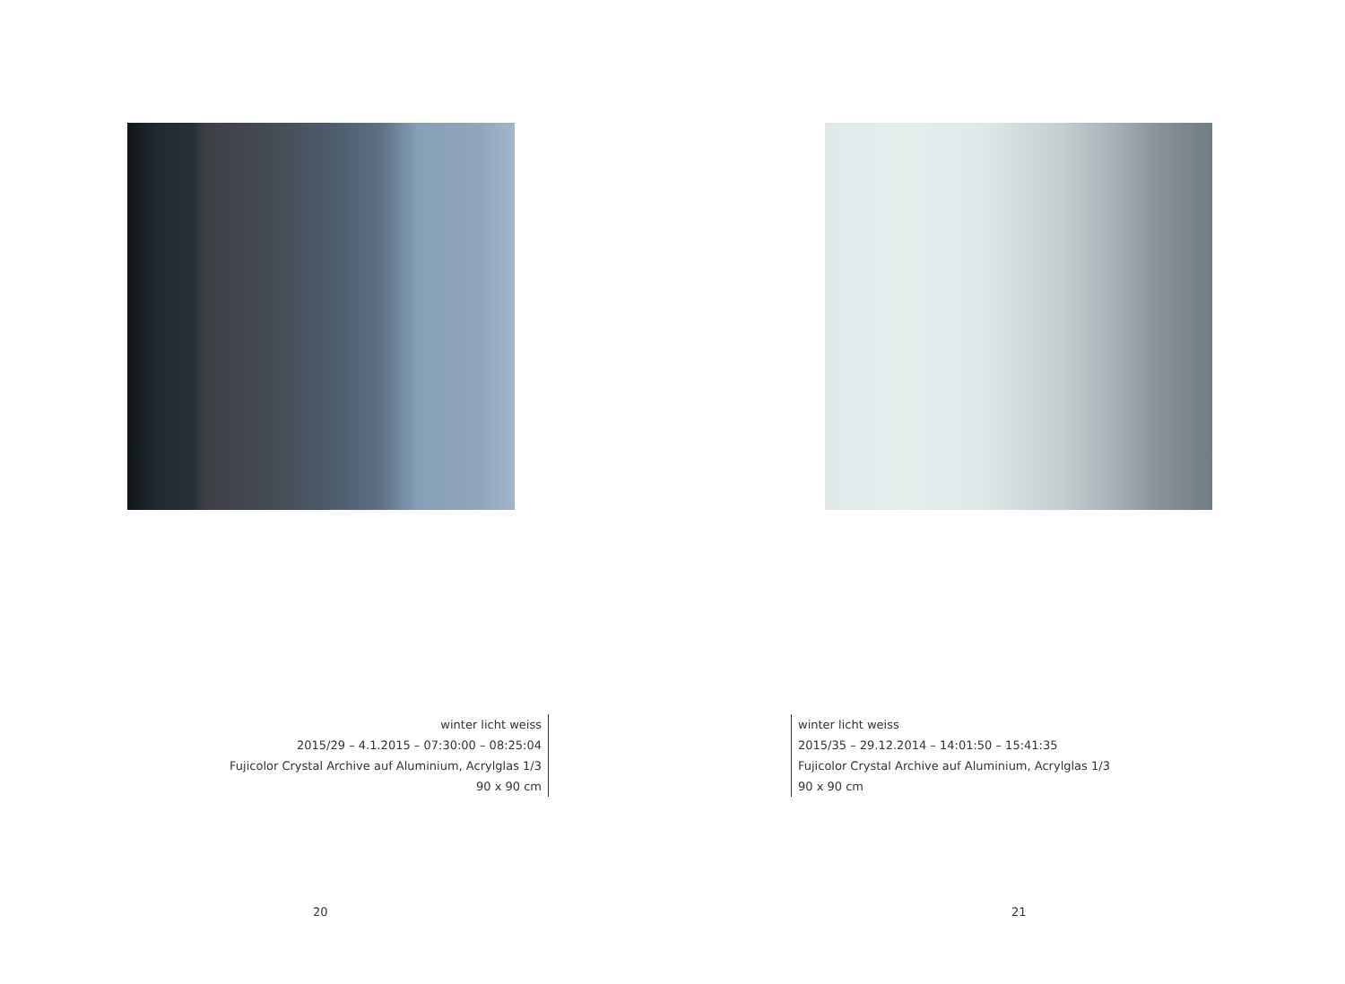winter licht weiss
2015/29 – 4.1.2015 – 07:30:00 – 08:25:04
Fujicolor Crystal Archive auf Aluminium, Acrylglas 1/3
90 x 90 cm
20
winter licht weiss
2015/35 – 29.12.2014 – 14:01:50 – 15:41:35
Fujicolor Crystal Archive auf Aluminium, Acrylglas 1/3
90 x 90 cm
21